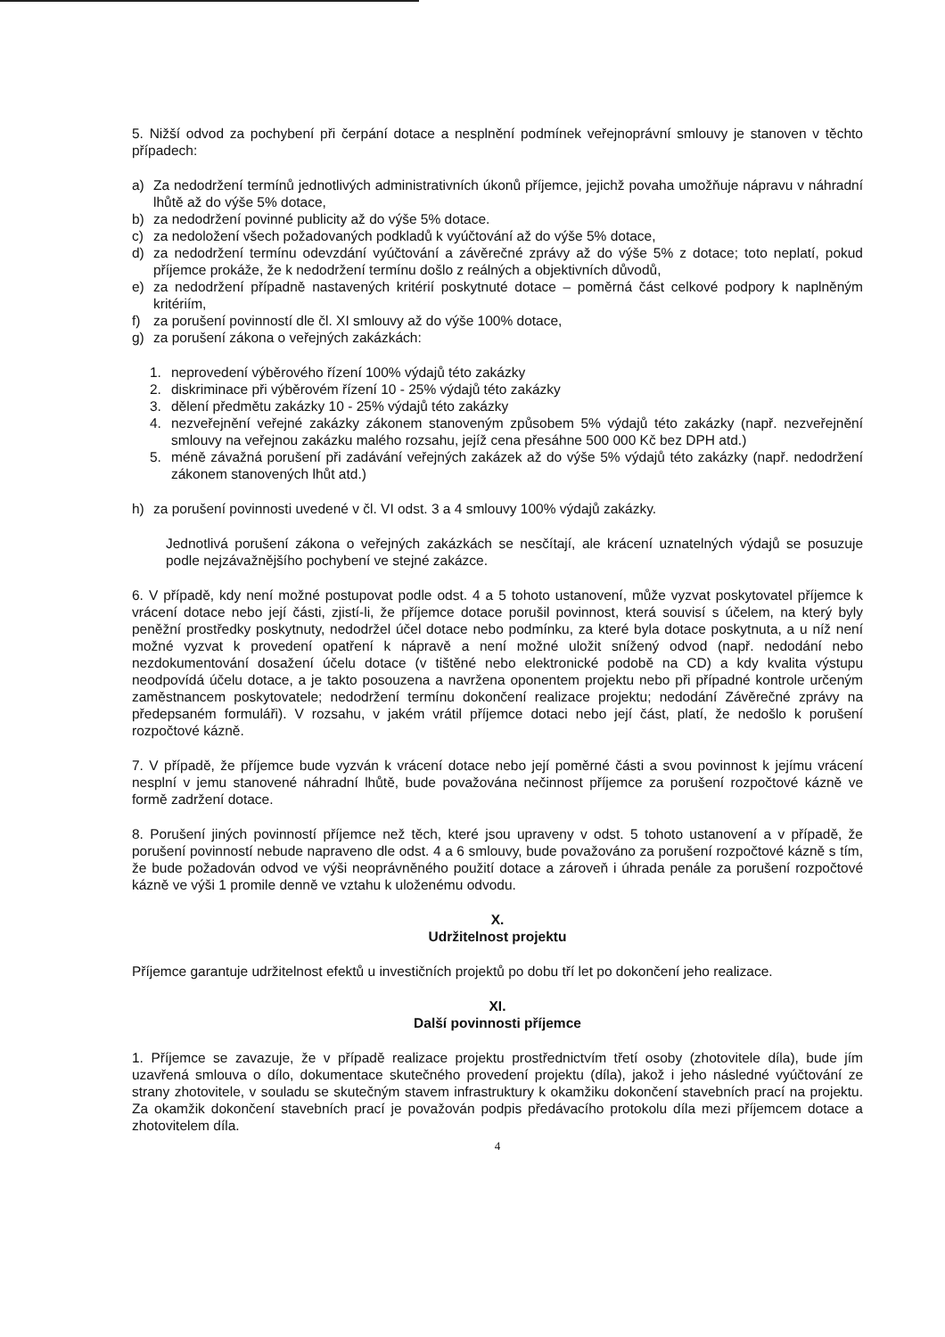5. Nižší odvod za pochybení při čerpání dotace a nesplnění podmínek veřejnoprávní smlouvy je stanoven v těchto případech:
a) Za nedodržení termínů jednotlivých administrativních úkonů příjemce, jejichž povaha umožňuje nápravu v náhradní lhůtě až do výše 5% dotace,
b) za nedodržení povinné publicity až do výše 5% dotace.
c) za nedoložení všech požadovaných podkladů k vyúčtování až do výše 5% dotace,
d) za nedodržení termínu odevzdání vyúčtování a závěrečné zprávy až do výše 5% z dotace; toto neplatí, pokud příjemce prokáže, že k nedodržení termínu došlo z reálných a objektivních důvodů,
e) za nedodržení případně nastavených kritérií poskytnuté dotace – poměrná část celkové podpory k naplněným kritériím,
f) za porušení povinností dle čl. XI smlouvy až do výše 100% dotace,
g) za porušení zákona o veřejných zakázkách:
1. neprovedení výběrového řízení 100% výdajů této zakázky
2. diskriminace při výběrovém řízení 10 - 25% výdajů této zakázky
3. dělení předmětu zakázky 10 - 25% výdajů této zakázky
4. nezveřejnění veřejné zakázky zákonem stanoveným způsobem 5% výdajů této zakázky (např. nezveřejnění smlouvy na veřejnou zakázku malého rozsahu, jejíž cena přesáhne 500 000 Kč bez DPH atd.)
5. méně závažná porušení při zadávání veřejných zakázek až do výše 5% výdajů této zakázky (např. nedodržení zákonem stanovených lhůt atd.)
h) za porušení povinnosti uvedené v čl. VI odst. 3 a 4 smlouvy 100% výdajů zakázky.
Jednotlivá porušení zákona o veřejných zakázkách se nesčítají, ale krácení uznatelných výdajů se posuzuje podle nejzávažnějšího pochybení ve stejné zakázce.
6. V případě, kdy není možné postupovat podle odst. 4 a 5 tohoto ustanovení, může vyzvat poskytovatel příjemce k vrácení dotace nebo její části, zjistí-li, že příjemce dotace porušil povinnost, která souvisí s účelem, na který byly peněžní prostředky poskytnuty, nedodržel účel dotace nebo podmínku, za které byla dotace poskytnuta, a u níž není možné vyzvat k provedení opatření k nápravě a není možné uložit snížený odvod (např. nedodání nebo nezdokumentování dosažení účelu dotace (v tištěné nebo elektronické podobě na CD) a kdy kvalita výstupu neodpovídá účelu dotace, a je takto posouzena a navržena oponentem projektu nebo při případné kontrole určeným zaměstnancem poskytovatele; nedodržení termínu dokončení realizace projektu; nedodání Závěrečné zprávy na předepsaném formuláři). V rozsahu, v jakém vrátil příjemce dotaci nebo její část, platí, že nedošlo k porušení rozpočtové kázně.
7. V případě, že příjemce bude vyzván k vrácení dotace nebo její poměrné části a svou povinnost k jejímu vrácení nesplní v jemu stanovené náhradní lhůtě, bude považována nečinnost příjemce za porušení rozpočtové kázně ve formě zadržení dotace.
8. Porušení jiných povinností příjemce než těch, které jsou upraveny v odst. 5 tohoto ustanovení a v případě, že porušení povinností nebude napraveno dle odst. 4 a 6 smlouvy, bude považováno za porušení rozpočtové kázně s tím, že bude požadován odvod ve výši neoprávněného použití dotace a zároveň i úhrada penále za porušení rozpočtové kázně ve výši 1 promile denně ve vztahu k uloženému odvodu.
X.
Udržitelnost projektu
Příjemce garantuje udržitelnost efektů u investičních projektů po dobu tří let po dokončení jeho realizace.
XI.
Další povinnosti příjemce
1. Příjemce se zavazuje, že v případě realizace projektu prostřednictvím třetí osoby (zhotovitele díla), bude jím uzavřená smlouva o dílo, dokumentace skutečného provedení projektu (díla), jakož i jeho následné vyúčtování ze strany zhotovitele, v souladu se skutečným stavem infrastruktury k okamžiku dokončení stavebních prací na projektu. Za okamžik dokončení stavebních prací je považován podpis předávacího protokolu díla mezi příjemcem dotace a zhotovitelem díla.
4